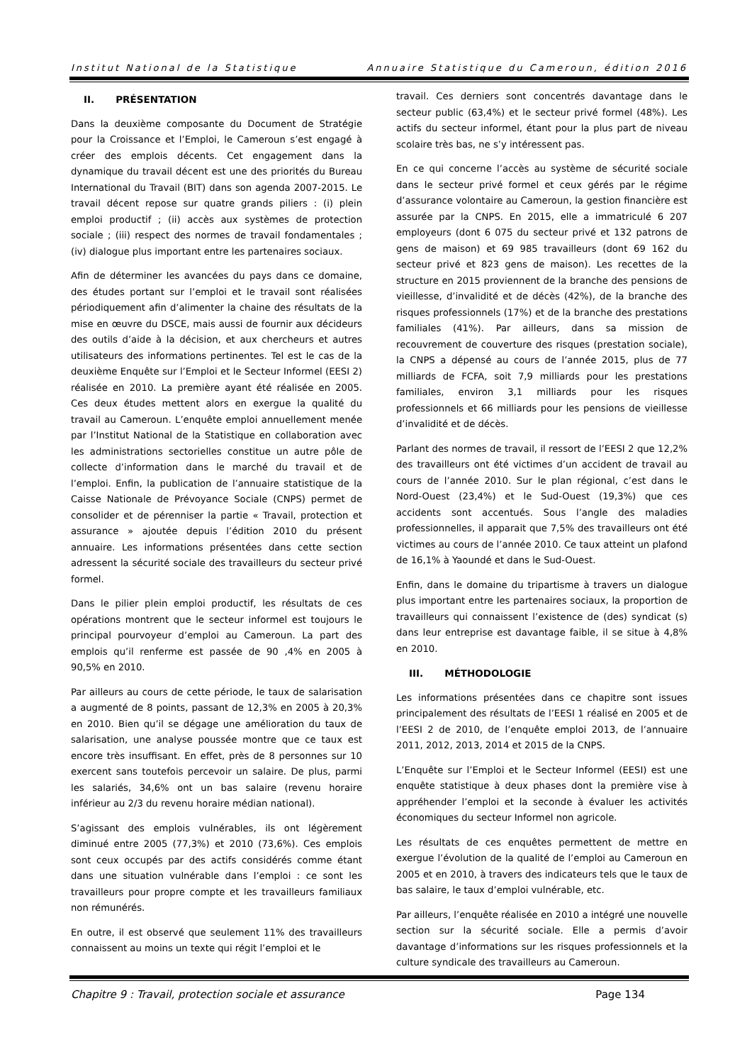Institut National de la Statistique Annuaire Statistique du Cameroun, édition 2016
II. PRÉSENTATION
Dans la deuxième composante du Document de Stratégie pour la Croissance et l’Emploi, le Cameroun s’est engagé à créer des emplois décents. Cet engagement dans la dynamique du travail décent est une des priorités du Bureau International du Travail (BIT) dans son agenda 2007-2015. Le travail décent repose sur quatre grands piliers : (i) plein emploi productif ; (ii) accès aux systèmes de protection sociale ; (iii) respect des normes de travail fondamentales ; (iv) dialogue plus important entre les partenaires sociaux.
Afin de déterminer les avancées du pays dans ce domaine, des études portant sur l’emploi et le travail sont réalisées périodiquement afin d’alimenter la chaine des résultats de la mise en œuvre du DSCE, mais aussi de fournir aux décideurs des outils d’aide à la décision, et aux chercheurs et autres utilisateurs des informations pertinentes. Tel est le cas de la deuxième Enquête sur l’Emploi et le Secteur Informel (EESI 2) réalisée en 2010. La première ayant été réalisée en 2005. Ces deux études mettent alors en exergue la qualité du travail au Cameroun. L’enquête emploi annuellement menée par l’Institut National de la Statistique en collaboration avec les administrations sectorielles constitue un autre pôle de collecte d’information dans le marché du travail et de l’emploi. Enfin, la publication de l’annuaire statistique de la Caisse Nationale de Prévoyance Sociale (CNPS) permet de consolider et de pérenniser la partie « Travail, protection et assurance » ajoutée depuis l’édition 2010 du présent annuaire. Les informations présentées dans cette section adressent la sécurité sociale des travailleurs du secteur privé formel.
Dans le pilier plein emploi productif, les résultats de ces opérations montrent que le secteur informel est toujours le principal pourvoyeur d’emploi au Cameroun. La part des emplois qu’il renferme est passée de 90 ,4% en 2005 à 90,5% en 2010.
Par ailleurs au cours de cette période, le taux de salarisation a augmenté de 8 points, passant de 12,3% en 2005 à 20,3% en 2010. Bien qu’il se dégage une amélioration du taux de salarisation, une analyse poussée montre que ce taux est encore très insuffisant. En effet, près de 8 personnes sur 10 exercent sans toutefois percevoir un salaire. De plus, parmi les salariés, 34,6% ont un bas salaire (revenu horaire inférieur au 2/3 du revenu horaire médian national).
S’agissant des emplois vulnérables, ils ont légèrement diminué entre 2005 (77,3%) et 2010 (73,6%). Ces emplois sont ceux occupés par des actifs considérés comme étant dans une situation vulnérable dans l’emploi : ce sont les travailleurs pour propre compte et les travailleurs familiaux non rémunérés.
En outre, il est observé que seulement 11% des travailleurs connaissent au moins un texte qui régit l’emploi et le
travail. Ces derniers sont concentrés davantage dans le secteur public (63,4%) et le secteur privé formel (48%). Les actifs du secteur informel, étant pour la plus part de niveau scolaire très bas, ne s’y intéressent pas.
En ce qui concerne l’accès au système de sécurité sociale dans le secteur privé formel et ceux gérés par le régime d’assurance volontaire au Cameroun, la gestion financière est assurée par la CNPS. En 2015, elle a immatriculé 6 207 employeurs (dont 6 075 du secteur privé et 132 patrons de gens de maison) et 69 985 travailleurs (dont 69 162 du secteur privé et 823 gens de maison). Les recettes de la structure en 2015 proviennent de la branche des pensions de vieillesse, d’invalidité et de décès (42%), de la branche des risques professionnels (17%) et de la branche des prestations familiales (41%). Par ailleurs, dans sa mission de recouvrement de couverture des risques (prestation sociale), la CNPS a dépensé au cours de l’année 2015, plus de 77 milliards de FCFA, soit 7,9 milliards pour les prestations familiales, environ 3,1 milliards pour les risques professionnels et 66 milliards pour les pensions de vieillesse d’invalidité et de décès.
Parlant des normes de travail, il ressort de l’EESI 2 que 12,2% des travailleurs ont été victimes d’un accident de travail au cours de l’année 2010. Sur le plan régional, c’est dans le Nord-Ouest (23,4%) et le Sud-Ouest (19,3%) que ces accidents sont accentués. Sous l’angle des maladies professionnelles, il apparait que 7,5% des travailleurs ont été victimes au cours de l’année 2010. Ce taux atteint un plafond de 16,1% à Yaoundé et dans le Sud-Ouest.
Enfin, dans le domaine du tripartisme à travers un dialogue plus important entre les partenaires sociaux, la proportion de travailleurs qui connaissent l’existence de (des) syndicat (s) dans leur entreprise est davantage faible, il se situe à 4,8% en 2010.
III. MÉTHODOLOGIE
Les informations présentées dans ce chapitre sont issues principalement des résultats de l’EESI 1 réalisé en 2005 et de l’EESI 2 de 2010, de l’enquête emploi 2013, de l’annuaire 2011, 2012, 2013, 2014 et 2015 de la CNPS.
L’Enquête sur l’Emploi et le Secteur Informel (EESI) est une enquête statistique à deux phases dont la première vise à appréhender l’emploi et la seconde à évaluer les activités économiques du secteur Informel non agricole.
Les résultats de ces enquêtes permettent de mettre en exergue l’évolution de la qualité de l’emploi au Cameroun en 2005 et en 2010, à travers des indicateurs tels que le taux de bas salaire, le taux d’emploi vulnérable, etc.
Par ailleurs, l’enquête réalisée en 2010 a intégré une nouvelle section sur la sécurité sociale. Elle a permis d’avoir davantage d’informations sur les risques professionnels et la culture syndicale des travailleurs au Cameroun.
Chapitre 9 : Travail, protection sociale et assurance Page 134